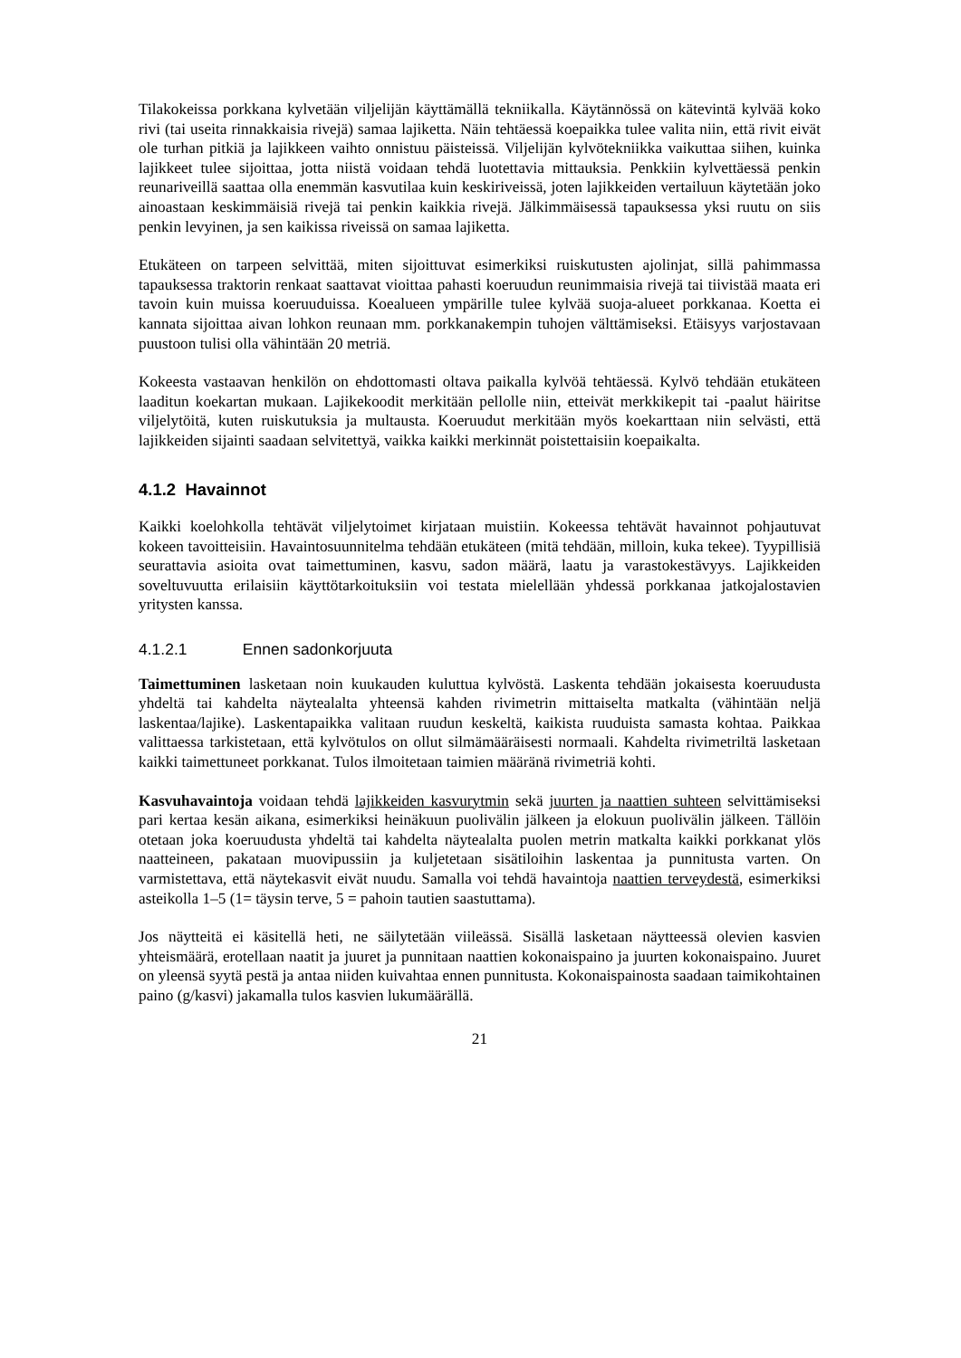Tilakokeissa porkkana kylvetään viljelijän käyttämällä tekniikalla. Käytännössä on kätevintä kylvää koko rivi (tai useita rinnakkaisia rivejä) samaa lajiketta. Näin tehtäessä koepaikka tulee valita niin, että rivit eivät ole turhan pitkiä ja lajikkeen vaihto onnistuu päisteissä. Viljelijän kylvötekniikka vaikuttaa siihen, kuinka lajikkeet tulee sijoittaa, jotta niistä voidaan tehdä luotettavia mittauksia. Penkkiin kylvettäessä penkin reunariveillä saattaa olla enemmän kasvutilaa kuin keskiriveissä, joten lajikkeiden vertailuun käytetään joko ainoastaan keskimmäisiä rivejä tai penkin kaikkia rivejä. Jälkimmäisessä tapauksessa yksi ruutu on siis penkin levyinen, ja sen kaikissa riveissä on samaa lajiketta.
Etukäteen on tarpeen selvittää, miten sijoittuvat esimerkiksi ruiskutusten ajolinjat, sillä pahimmassa tapauksessa traktorin renkaat saattavat vioittaa pahasti koeruudun reunimmaisia rivejä tai tiivistää maata eri tavoin kuin muissa koeruuduissa. Koealueen ympärille tulee kylvää suoja-alueet porkkanaa. Koetta ei kannata sijoittaa aivan lohkon reunaan mm. porkkanakempin tuhojen välttämiseksi. Etäisyys varjostavaan puustoon tulisi olla vähintään 20 metriä.
Kokeesta vastaavan henkilön on ehdottomasti oltava paikalla kylvöä tehtäessä. Kylvö tehdään etukäteen laaditun koekartan mukaan. Lajikekoodit merkitään pellolle niin, etteivät merkkikepit tai -paalut häiritse viljelytöitä, kuten ruiskutuksia ja multausta. Koeruudut merkitään myös koekarttaan niin selvästi, että lajikkeiden sijainti saadaan selvitettyä, vaikka kaikki merkinnät poistettaisiin koepaikalta.
4.1.2 Havainnot
Kaikki koelohkolla tehtävät viljelytoimet kirjataan muistiin. Kokeessa tehtävät havainnot pohjautuvat kokeen tavoitteisiin. Havaintosuunnitelma tehdään etukäteen (mitä tehdään, milloin, kuka tekee). Tyypillisiä seurattavia asioita ovat taimettuminen, kasvu, sadon määrä, laatu ja varastokestävyys. Lajikkeiden soveltuvuutta erilaisiin käyttötarkoituksiin voi testata mielellään yhdessä porkkanaa jatkojalostavien yritysten kanssa.
4.1.2.1 Ennen sadonkorjuuta
Taimettuminen lasketaan noin kuukauden kuluttua kylvöstä. Laskenta tehdään jokaisesta koeruudusta yhdeltä tai kahdelta näytealalta yhteensä kahden rivimetrin mittaiselta matkalta (vähintään neljä laskentaa/lajike). Laskentapaikka valitaan ruudun keskeltä, kaikista ruuduista samasta kohtaa. Paikkaa valittaessa tarkistetaan, että kylvötulos on ollut silmämääräisesti normaali. Kahdelta rivimetriltä lasketaan kaikki taimettuneet porkkanat. Tulos ilmoitetaan taimien määränä rivimetriä kohti.
Kasvuhavaintoja voidaan tehdä lajikkeiden kasvurytmin sekä juurten ja naattien suhteen selvittämiseksi pari kertaa kesän aikana, esimerkiksi heinäkuun puolivälin jälkeen ja elokuun puolivälin jälkeen. Tällöin otetaan joka koeruudusta yhdeltä tai kahdelta näytealalta puolen metrin matkalta kaikki porkkanat ylös naatteineen, pakataan muovipussiin ja kuljetetaan sisätiloihin laskentaa ja punnitusta varten. On varmistettava, että näytekasvit eivät nuudu. Samalla voi tehdä havaintoja naattien terveydestä, esimerkiksi asteikolla 1–5 (1= täysin terve, 5 = pahoin tautien saastuttama).
Jos näytteitä ei käsitellä heti, ne säilytetään viileässä. Sisällä lasketaan näytteessä olevien kasvien yhteismäärä, erotellaan naatit ja juuret ja punnitaan naattien kokonaispaino ja juurten kokonaispaino. Juuret on yleensä syytä pestä ja antaa niiden kuivahtaa ennen punnitusta. Kokonaispainosta saadaan taimikohtainen paino (g/kasvi) jakamalla tulos kasvien lukumäärällä.
21